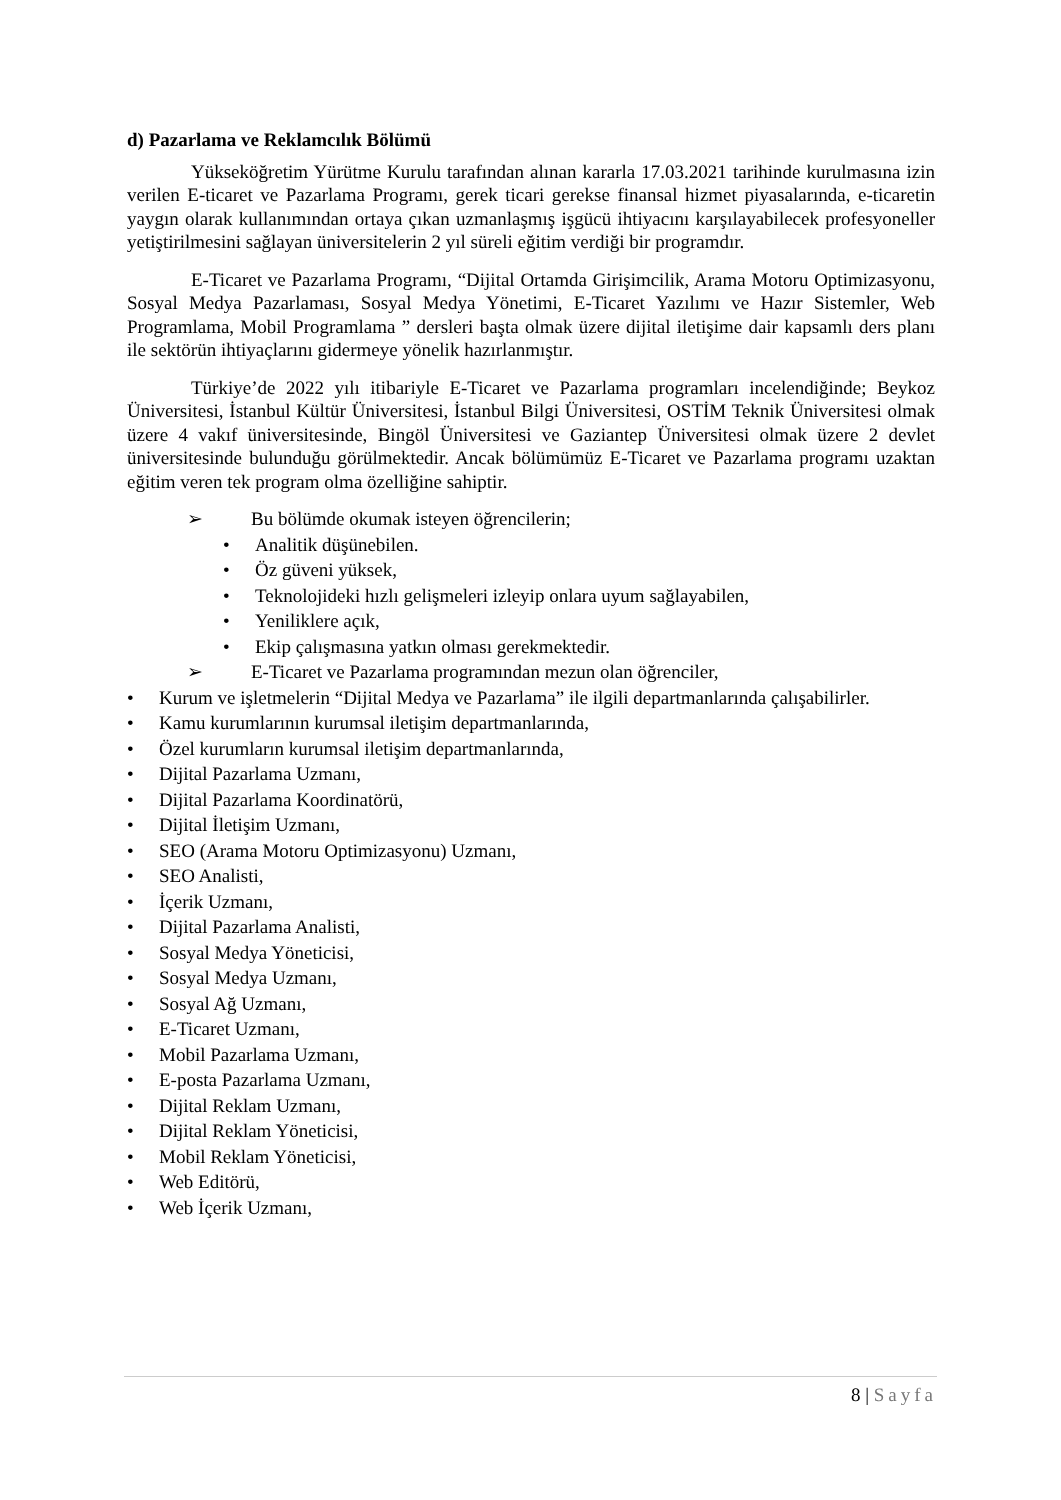d) Pazarlama ve Reklamcılık Bölümü
Yükseköğretim Yürütme Kurulu tarafından alınan kararla 17.03.2021 tarihinde kurulmasına izin verilen E-ticaret ve Pazarlama Programı, gerek ticari gerekse finansal hizmet piyasalarında, e-ticaretin yaygın olarak kullanımından ortaya çıkan uzmanlaşmış işgücü ihtiyacını karşılayabilecek profesyoneller yetiştirilmesini sağlayan üniversitelerin 2 yıl süreli eğitim verdiği bir programdır.
E-Ticaret ve Pazarlama Programı, “Dijital Ortamda Girişimcilik, Arama Motoru Optimizasyonu, Sosyal Medya Pazarlaması, Sosyal Medya Yönetimi, E-Ticaret Yazılımı ve Hazır Sistemler, Web Programlama, Mobil Programlama ” dersleri başta olmak üzere dijital iletişime dair kapsamlı ders planı ile sektörün ihtiyaçlarını gidermeye yönelik hazırlanmıştır.
Türkiye’de 2022 yılı itibariyle E-Ticaret ve Pazarlama programları incelendiğinde; Beykoz Üniversitesi, İstanbul Kültür Üniversitesi, İstanbul Bilgi Üniversitesi, OSTİM Teknik Üniversitesi olmak üzere 4 vakıf üniversitesinde, Bingöl Üniversitesi ve Gaziantep Üniversitesi olmak üzere 2 devlet üniversitesinde bulunduğu görülmektedir. Ancak bölümümüz E-Ticaret ve Pazarlama programı uzaktan eğitim veren tek program olma özelliğine sahiptir.
➢ Bu bölümde okumak isteyen öğrencilerin;
• Analitik düşünebilen.
• Öz güveni yüksek,
• Teknolojideki hızlı gelişmeleri izleyip onlara uyum sağlayabilen,
• Yeniliklere açık,
• Ekip çalışmasına yatkın olması gerekmektedir.
➢ E-Ticaret ve Pazarlama programından mezun olan öğrenciler,
• Kurum ve işletmelerin “Dijital Medya ve Pazarlama” ile ilgili departmanlarında çalışabilirler.
• Kamu kurumlarının kurumsal iletişim departmanlarında,
• Özel kurumların kurumsal iletişim departmanlarında,
• Dijital Pazarlama Uzmanı,
• Dijital Pazarlama Koordinatörü,
• Dijital İletişim Uzmanı,
• SEO (Arama Motoru Optimizasyonu) Uzmanı,
• SEO Analisti,
• İçerik Uzmanı,
• Dijital Pazarlama Analisti,
• Sosyal Medya Yöneticisi,
• Sosyal Medya Uzmanı,
• Sosyal Ağ Uzmanı,
• E-Ticaret Uzmanı,
• Mobil Pazarlama Uzmanı,
• E-posta Pazarlama Uzmanı,
• Dijital Reklam Uzmanı,
• Dijital Reklam Yöneticisi,
• Mobil Reklam Yöneticisi,
• Web Editörü,
• Web İçerik Uzmanı,
8 | Sayfa